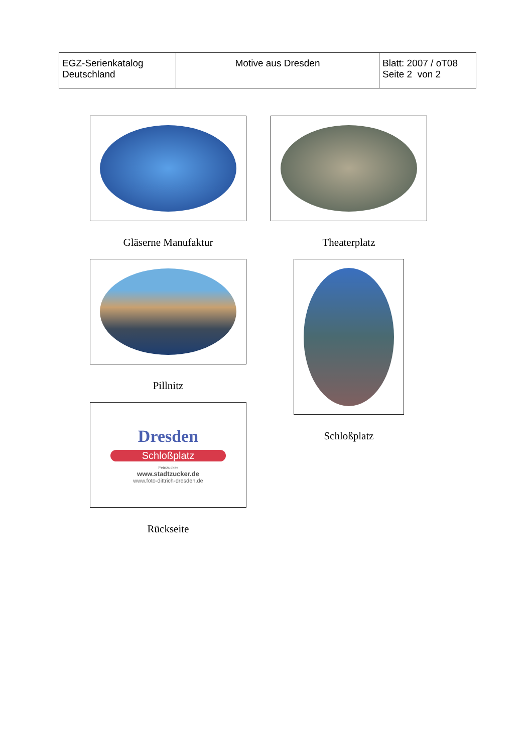| EGZ-Serienkatalog Deutschland | Motive aus Dresden | Blatt: 2007 / oT08 Seite 2 von 2 |
Gläserne Manufaktur
Pillnitz
Dresden
Schloßplatz
Feinzucker
www.stadtzucker.de
www.foto-dittrich-dresden.de
Rückseite
Theaterplatz
Schloßplatz